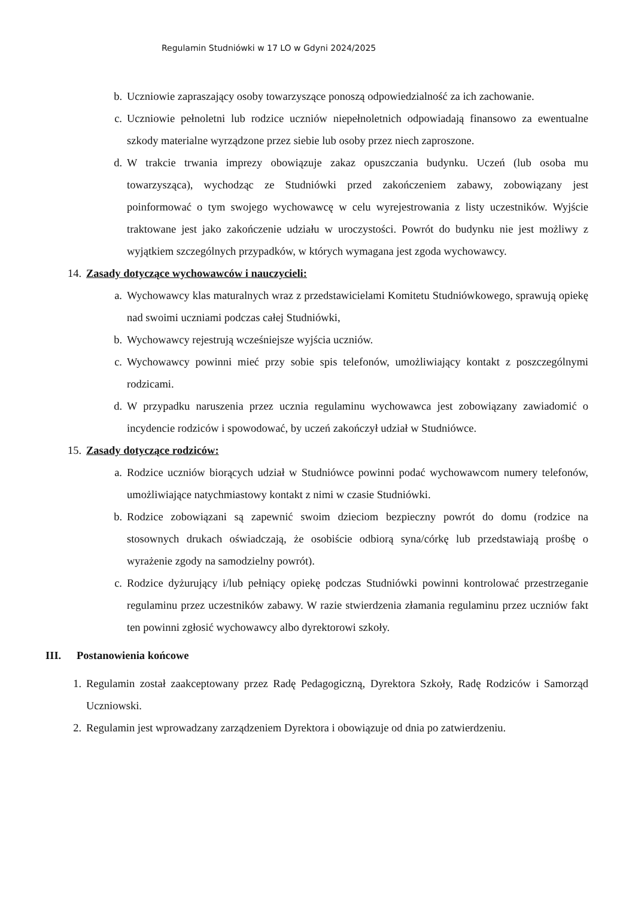Regulamin Studniówki w 17 LO w Gdyni 2024/2025
b. Uczniowie zapraszający osoby towarzyszące ponoszą odpowiedzialność za ich zachowanie.
c. Uczniowie pełnoletni lub rodzice uczniów niepełnoletnich odpowiadają finansowo za ewentualne szkody materialne wyrządzone przez siebie lub osoby przez niech zaproszone.
d. W trakcie trwania imprezy obowiązuje zakaz opuszczania budynku. Uczeń (lub osoba mu towarzysząca), wychodząc ze Studniówki przed zakończeniem zabawy, zobowiązany jest poinformować o tym swojego wychowawcę w celu wyrejestrowania z listy uczestników. Wyjście traktowane jest jako zakończenie udziału w uroczystości. Powrót do budynku nie jest możliwy z wyjątkiem szczególnych przypadków, w których wymagana jest zgoda wychowawcy.
14. Zasady dotyczące wychowawców i nauczycieli:
a. Wychowawcy klas maturalnych wraz z przedstawicielami Komitetu Studniówkowego, sprawują opiekę nad swoimi uczniami podczas całej Studniówki,
b. Wychowawcy rejestrują wcześniejsze wyjścia uczniów.
c. Wychowawcy powinni mieć przy sobie spis telefonów, umożliwiający kontakt z poszczególnymi rodzicami.
d. W przypadku naruszenia przez ucznia regulaminu wychowawca jest zobowiązany zawiadomić o incydencie rodziców i spowodować, by uczeń zakończył udział w Studniówce.
15. Zasady dotyczące rodziców:
a. Rodzice uczniów biorących udział w Studniówce powinni podać wychowawcom numery telefonów, umożliwiające natychmiastowy kontakt z nimi w czasie Studniówki.
b. Rodzice zobowiązani są zapewnić swoim dzieciom bezpieczny powrót do domu (rodzice na stosownych drukach oświadczają, że osobiście odbiorą syna/córkę lub przedstawiają prośbę o wyrażenie zgody na samodzielny powrót).
c. Rodzice dyżurujący i/lub pełniący opiekę podczas Studniówki powinni kontrolować przestrzeganie regulaminu przez uczestników zabawy. W razie stwierdzenia złamania regulaminu przez uczniów fakt ten powinni zgłosić wychowawcy albo dyrektorowi szkoły.
III. Postanowienia końcowe
1. Regulamin został zaakceptowany przez Radę Pedagogiczną, Dyrektora Szkoły, Radę Rodziców i Samorząd Uczniowski.
2. Regulamin jest wprowadzany zarządzeniem Dyrektora i obowiązuje od dnia po zatwierdzeniu.